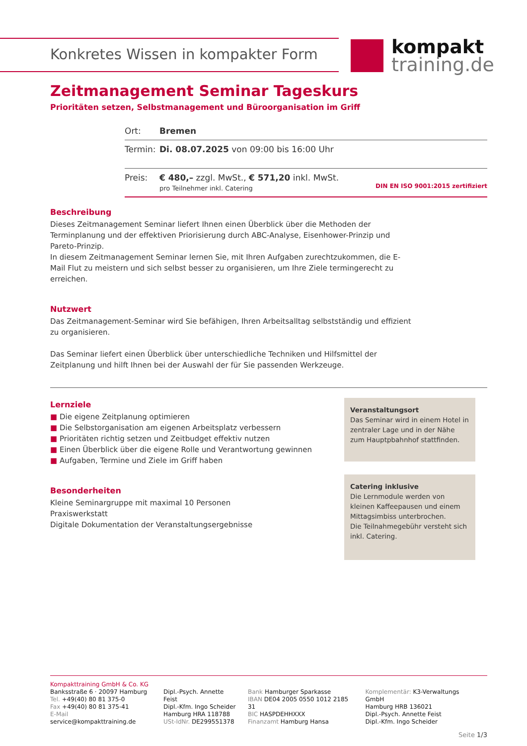Konkretes Wissen in kompakter Form
kompakt
training.de
Zeitmanagement Seminar Tageskurs
Prioritäten setzen, Selbstmanagement und Büroorganisation im Griff
| Ort: | Bremen |
| Termin: | Di. 08.07.2025 von 09:00 bis 16:00 Uhr |
| Preis: | € 480,– zzgl. MwSt., € 571,20 inkl. MwSt. pro Teilnehmer inkl. Catering DIN EN ISO 9001:2015 zertifiziert |
Beschreibung
Dieses Zeitmanagement Seminar liefert Ihnen einen Überblick über die Methoden der Terminplanung und der effektiven Priorisierung durch ABC-Analyse, Eisenhower-Prinzip und Pareto-Prinzip.
In diesem Zeitmanagement Seminar lernen Sie, mit Ihren Aufgaben zurechtzukommen, die E-Mail Flut zu meistern und sich selbst besser zu organisieren, um Ihre Ziele termingerecht zu erreichen.
Nutzwert
Das Zeitmanagement-Seminar wird Sie befähigen, Ihren Arbeitsalltag selbstständig und effizient zu organisieren.
Das Seminar liefert einen Überblick über unterschiedliche Techniken und Hilfsmittel der Zeitplanung und hilft Ihnen bei der Auswahl der für Sie passenden Werkzeuge.
Lernziele
■ Die eigene Zeitplanung optimieren
■ Die Selbstorganisation am eigenen Arbeitsplatz verbessern
■ Prioritäten richtig setzen und Zeitbudget effektiv nutzen
■ Einen Überblick über die eigene Rolle und Verantwortung gewinnen
■ Aufgaben, Termine und Ziele im Griff haben
Besonderheiten
Kleine Seminargruppe mit maximal 10 Personen
Praxiswerkstatt
Digitale Dokumentation der Veranstaltungsergebnisse
Veranstaltungsort
Das Seminar wird in einem Hotel in zentraler Lage und in der Nähe zum Hauptpbahnhof stattfinden.
Catering inklusive
Die Lernmodule werden von kleinen Kaffeepausen und einem Mittagsimbiss unterbrochen.
Die Teilnahmegebühr versteht sich inkl. Catering.
Kompakttraining GmbH & Co. KG
Banksstraße 6 · 20097 Hamburg
Tel. +49(40) 80 81 375-0
Fax +49(40) 80 81 375-41
E-Mail service@kompakttraining.de
Dipl.-Psych. Annette Feist
Dipl.-Kfm. Ingo Scheider
Hamburg HRA 118788
USt-IdNr. DE299551378
Bank Hamburger Sparkasse
IBAN DE04 2005 0550 1012 2185 31
BIC HASPDEHHXXX
Finanzamt Hamburg Hansa
Komplementär: K3-Verwaltungs GmbH
Hamburg HRB 136021
Dipl.-Psych. Annette Feist
Dipl.-Kfm. Ingo Scheider
Seite 1/3